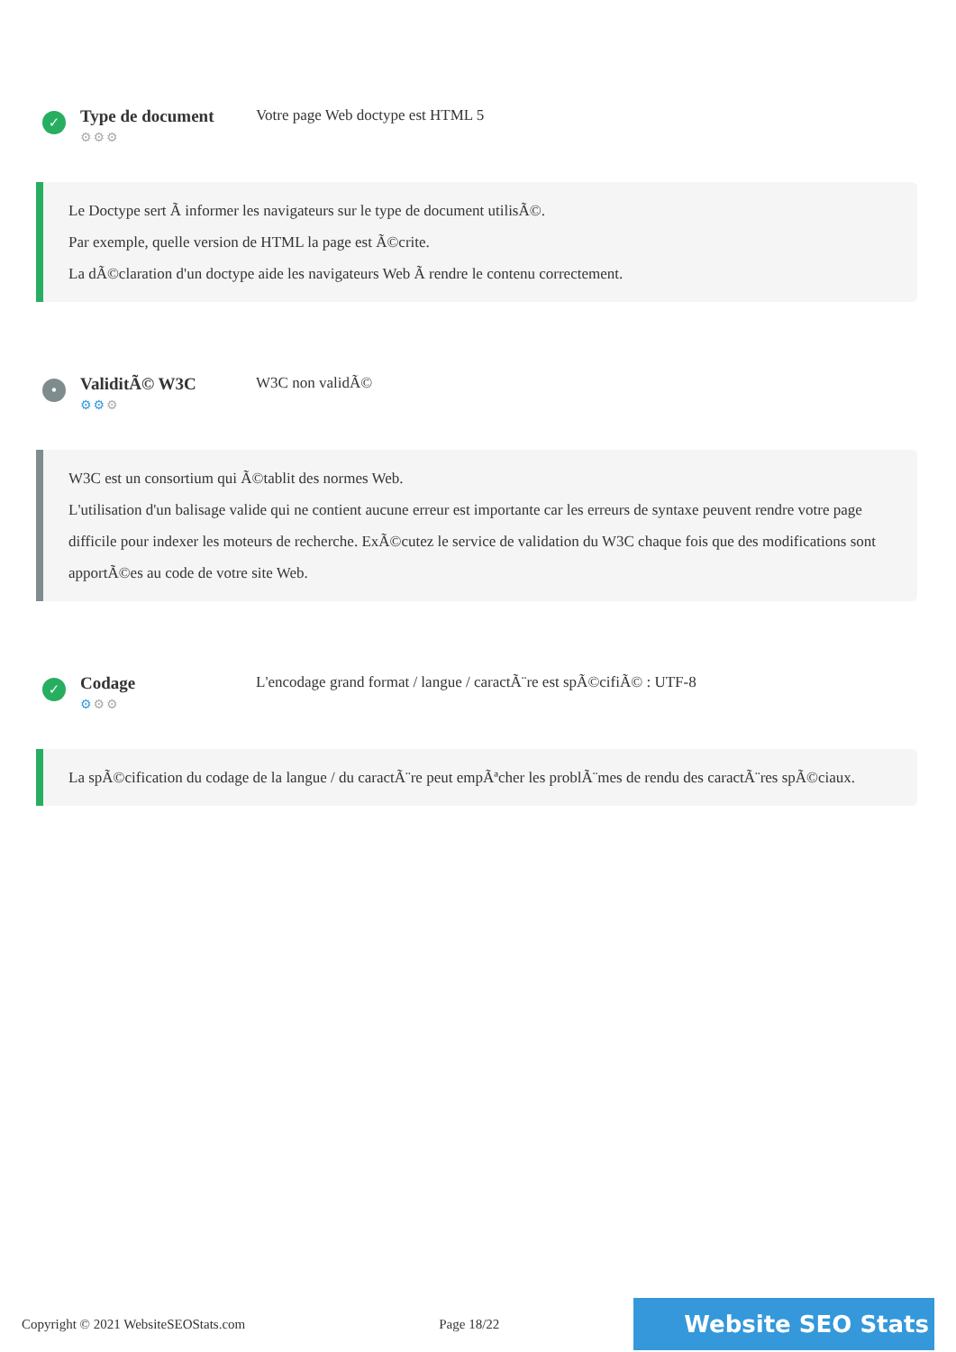✓
Type de document
⚙⚙⚙
Votre page Web doctype est HTML 5
Le Doctype sert Ã informer les navigateurs sur le type de document utilisÃ©.
Par exemple, quelle version de HTML la page est Ã©crite.
La dÃ©claration d'un doctype aide les navigateurs Web Ã rendre le contenu correctement.
•
ValiditÃ© W3C
⚙⚙⚙
W3C non validÃ©
W3C est un consortium qui Ã©tablit des normes Web.
L'utilisation d'un balisage valide qui ne contient aucune erreur est importante car les erreurs de syntaxe peuvent rendre votre page difficile pour indexer les moteurs de recherche. ExÃ©cutez le service de validation du W3C chaque fois que des modifications sont apportÃ©es au code de votre site Web.
✓
Codage
⚙⚙⚙
L'encodage grand format / langue / caractÃ¨re est spÃ©cifiÃ© : UTF-8
La spÃ©cification du codage de la langue / du caractÃ¨re peut empÃªcher les problÃ¨mes de rendu des caractÃ¨res spÃ©ciaux.
Copyright © 2021 WebsiteSEOStats.com Page 18/22 Website SEO Stats